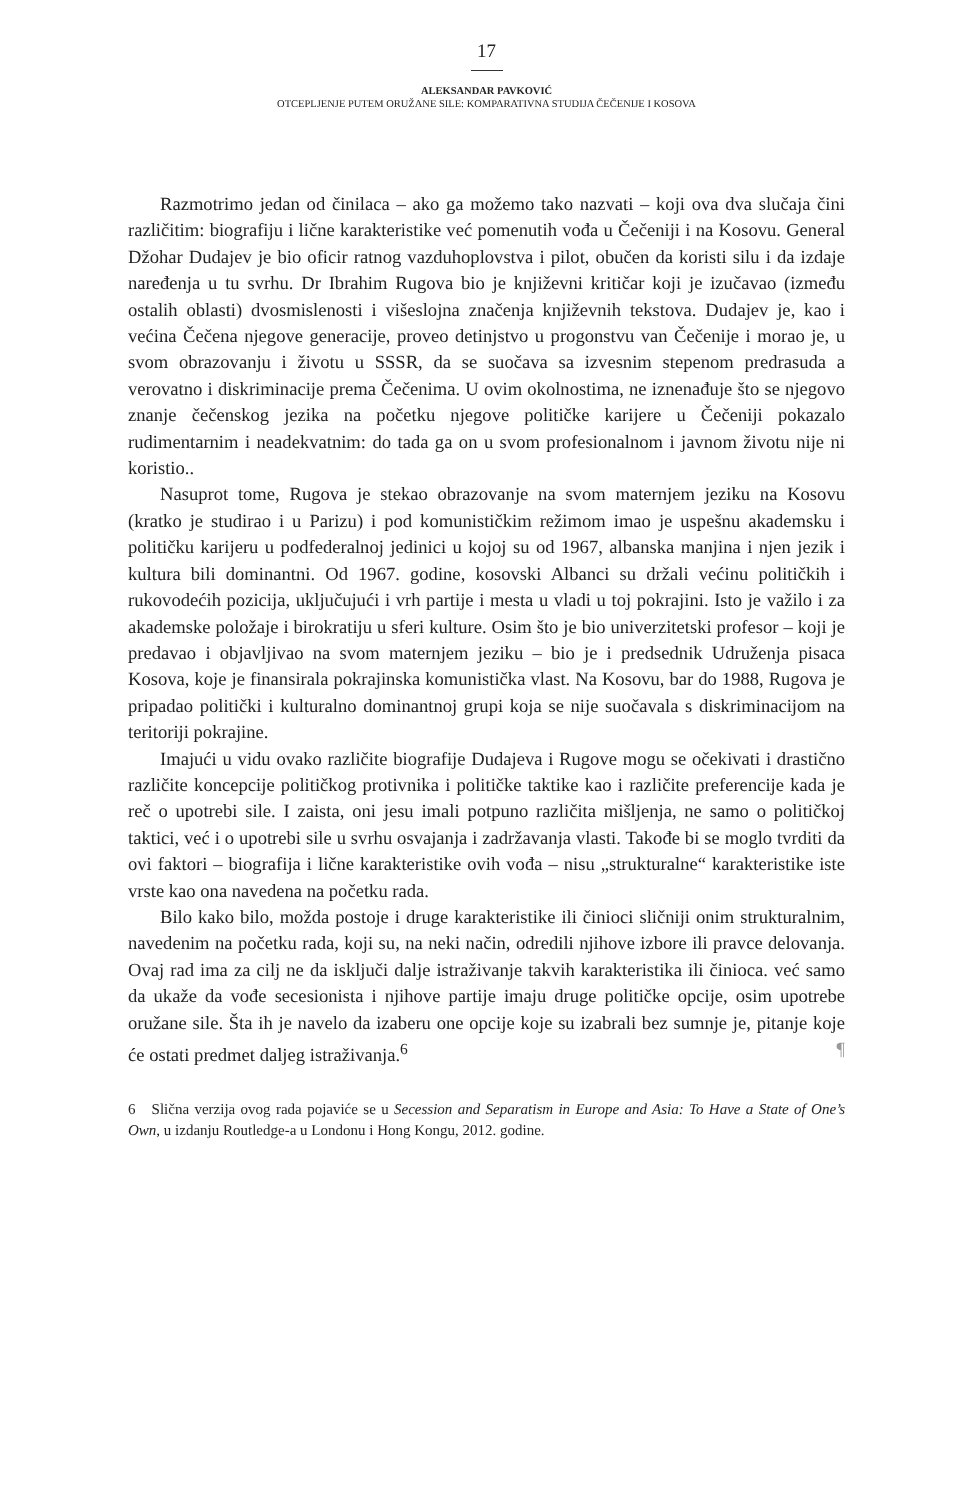17
ALEKSANDAR PAVKOVIĆ
OTCEPLJENJE PUTEM ORUŽANE SILE: KOMPARATIVNA STUDIJA ČEČENIJE I KOSOVA
Razmotrimo jedan od činilaca – ako ga možemo tako nazvati – koji ova dva slučaja čini različitim: biografiju i lične karakteristike već pomenutih vođa u Čečeniji i na Kosovu. General Džohar Dudajev je bio oficir ratnog vazduhoplovstva i pilot, obučen da koristi silu i da izdaje naređenja u tu svrhu. Dr Ibrahim Rugova bio je književni kritičar koji je izučavao (između ostalih oblasti) dvosmislenosti i višeslojna značenja književnih tekstova. Dudajev je, kao i većina Čečena njegove generacije, proveo detinjstvo u progonstvu van Čečenije i morao je, u svom obrazovanju i životu u SSSR, da se suočava sa izvesnim stepenom predrasuda a verovatno i diskriminacije prema Čečenima. U ovim okolnostima, ne iznenađuje što se njegovo znanje čečenskog jezika na početku njegove političke karijere u Čečeniji pokazalo rudimentarnim i neadekvatnim: do tada ga on u svom profesionalnom i javnom životu nije ni koristio..
Nasuprot tome, Rugova je stekao obrazovanje na svom maternjem jeziku na Kosovu (kratko je studirao i u Parizu) i pod komunističkim režimom imao je uspešnu akademsku i političku karijeru u podfederalnoj jedinici u kojoj su od 1967, albanska manjina i njen jezik i kultura bili dominantni. Od 1967. godine, kosovski Albanci su držali većinu političkih i rukovodećih pozicija, uključujući i vrh partije i mesta u vladi u toj pokrajini. Isto je važilo i za akademske položaje i birokratiju u sferi kulture. Osim što je bio univerzitetski profesor – koji je predavao i objavljivao na svom maternjem jeziku – bio je i predsednik Udruženja pisaca Kosova, koje je finansirala pokrajinska komunistička vlast. Na Kosovu, bar do 1988, Rugova je pripadao politički i kulturalno dominantnoj grupi koja se nije suočavala s diskriminacijom na teritoriji pokrajine.
Imajući u vidu ovako različite biografije Dudajeva i Rugove mogu se očekivati i drastično različite koncepcije političkog protivnika i političke taktike kao i različite preferencije kada je reč o upotrebi sile. I zaista, oni jesu imali potpuno različita mišljenja, ne samo o političkoj taktici, već i o upotrebi sile u svrhu osvajanja i zadržavanja vlasti. Takođe bi se moglo tvrditi da ovi faktori – biografija i lične karakteristike ovih vođa – nisu „strukturalne“ karakteristike iste vrste kao ona navedena na početku rada.
Bilo kako bilo, možda postoje i druge karakteristike ili činioci sličniji onim strukturalnim, navedenim na početku rada, koji su, na neki način, odredili njihove izbore ili pravce delovanja. Ovaj rad ima za cilj ne da isključi dalje istraživanje takvih karakteristika ili činioca. već samo da ukaže da vođe secesionista i njihove partije imaju druge političke opcije, osim upotrebe oružane sile. Šta ih je navelo da izaberu one opcije koje su izabrali bez sumnje je, pitanje koje će ostati predmet daljeg istraživanja.<sup>6</sup> ¶
6 Slična verzija ovog rada pojaviće se u Secession and Separatism in Europe and Asia: To Have a State of One’s Own, u izdanju Routledge-a u Londonu i Hong Kongu, 2012. godine.